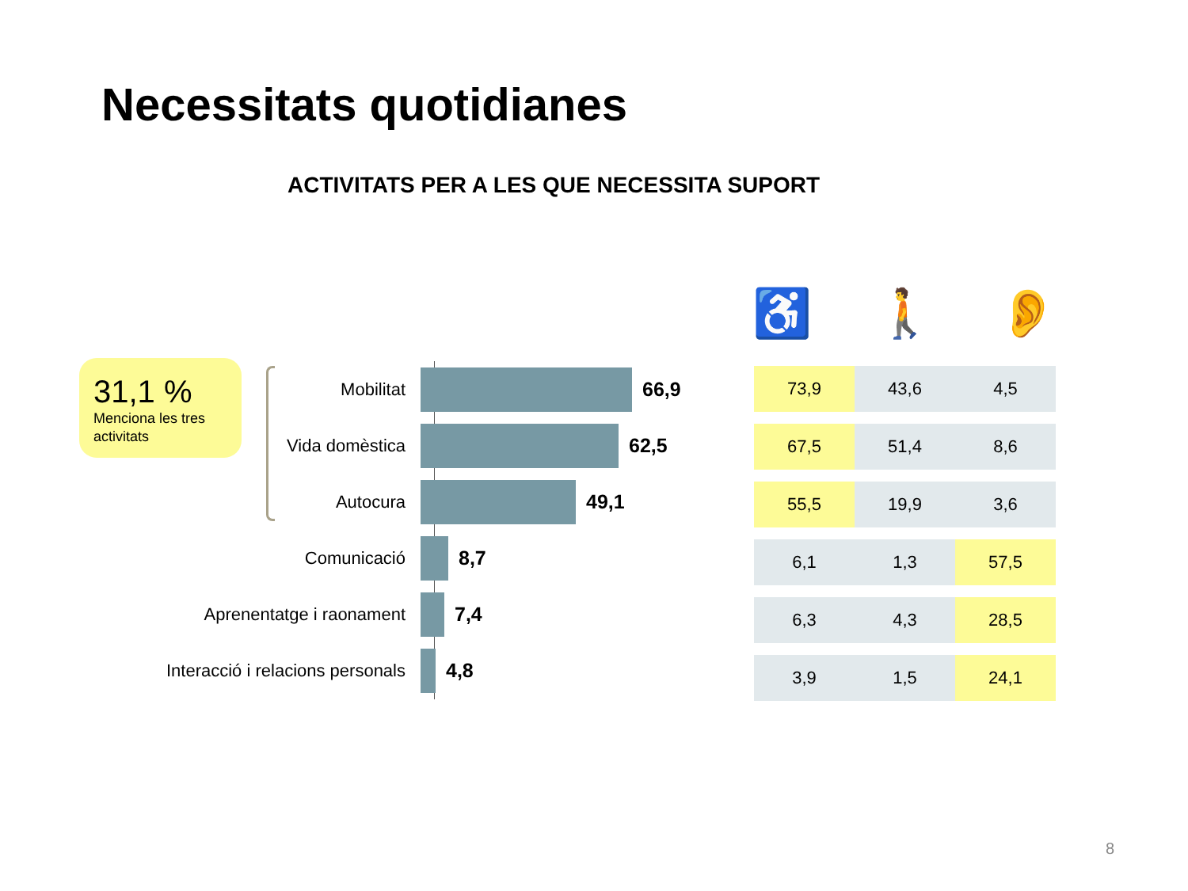Necessitats quotidianes
ACTIVITATS PER A LES QUE NECESSITA SUPORT
31,1 %
Menciona les tres activitats
Mobilitat 66,9
Vida domèstica 62,5
Autocura 49,1
Comunicació 8,7
Aprenentatge i raonament 7,4
Interacció i relacions personals 4,8
♿ 🚶 👂
| 73,9 | 43,6 | 4,5 |
| 67,5 | 51,4 | 8,6 |
| 55,5 | 19,9 | 3,6 |
| 6,1 | 1,3 | 57,5 |
| 6,3 | 4,3 | 28,5 |
| 3,9 | 1,5 | 24,1 |
8